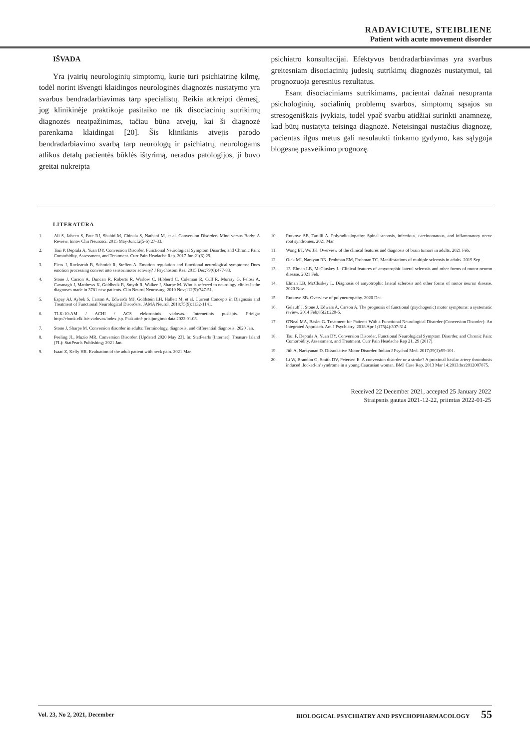RADAVICIUTE, STEIBLIENE
Patient with acute movement disorder
IŠVADA
Yra įvairių neurologinių simptomų, kurie turi psichiatrinę kilmę, todėl norint išvengti klaidingos neurologinės diagnozės nustatymo yra svarbus bendradarbiavimas tarp specialistų. Reikia atkreipti dėmesį, jog klinikinėje praktikoje pasitaiko ne tik disociacinių sutrikimų diagnozės neatpažinimas, tačiau būna atvejų, kai ši diagnozė parenkama klaidingai [20]. Šis klinikinis atvejis parodo bendradarbiavimo svarbą tarp neurologų ir psichiatrų, neurologams atlikus detalų pacientės būklės ištyrimą, neradus patologijos, ji buvo greitai nukreipta
psichiatro konsultacijai. Efektyvus bendradarbiavimas yra svarbus greitesniam disociacinių judesių sutrikimų diagnozės nustatymui, tai prognozuoja geresnius rezultatus.
Esant disociaciniams sutrikimams, pacientai dažnai nesupranta psichologinių, socialinių problemų svarbos, simptomų sąsajos su stresogeniškais įvykiais, todėl ypač svarbu atidžiai surinkti anamnezę, kad būtų nustatyta teisinga diagnozė. Neteisingai nustačius diagnozę, pacientas ilgus metus gali nesulaukti tinkamo gydymo, kas sąlygoja blogesnę pasveikimo prognozę.
LITERATŪRA
1. Ali S, Jabeen S, Pate RJ, Shahid M, Chinala S, Nathani M, et al. Conversion Disorder- Mind versus Body: A Review. Innov Clin Neurosci. 2015 May-Jun;12(5-6):27-33.
2. Tsui P, Deptula A, Yuan DY. Conversion Disorder, Functional Neurological Symptom Disorder, and Chronic Pain: Comorbidity, Assessment, and Treatment. Curr Pain Headache Rep. 2017 Jun;21(6):29.
3. Fiess J, Rockstroh B, Schmidt R, Steffen A. Emotion regulation and functional neurological symptoms: Does emotion processing convert into sensorimotor activity? J Psychosom Res. 2015 Dec;79(6):477-83.
4. Stone J, Carson A, Duncan R, Roberts R, Warlow C, Hibberd C, Coleman R, Cull R, Murray G, Pelosi A, Cavanagh J, Matthews K, Goldbeck R, Smyth R, Walker J, Sharpe M. Who is referred to neurology clinics?--the diagnoses made in 3781 new patients. Clin Neurol Neurosurg. 2010 Nov;112(9):747-51.
5. Espay AJ, Aybek S, Carson A, Edwards MJ, Goldstein LH, Hallett M, et al. Current Concepts in Diagnosis and Treatment of Functional Neurological Disorders. JAMA Neurol. 2018;75(9):1132-1141.
6. TLK-10-AM / ACHI / ACS elektroninis vadovas. Internetinis puslapis. Prieiga: http://ebook.vlk.lt/e.vadovas/index.jsp. Paskutinė prisijungimo data 2022.01.03.
7. Stone J, Sharpe M. Conversion disorder in adults: Terminology, diagnosis, and differential diagnosis. 2020 Jan.
8. Peeling JL, Muzio MR. Conversion Disorder. [Updated 2020 May 23]. In: StatPearls [Internet]. Treasure Island (FL): StatPearls Publishing; 2021 Jan.
9. Isaac Z, Kelly HR. Evaluation of the adult patient with neck pain. 2021 Mar.
10. Rutkove SB, Tarulli A. Polyradiculopathy: Spinal stenosis, infectious, carcinomatous, and inflammatory nerve root syndromes. 2021 Mar.
11. Wong ET, Wu JK. Overview of the clinical features and diagnosis of brain tumors in adults. 2021 Feb.
12. Olek MJ, Narayan RN, Frohman EM, Frohman TC. Manifestations of multiple sclerosis in adults. 2019 Sep.
13. 13. Elman LB, McCluskey L. Clinical features of amyotrophic lateral sclerosis and other forms of motor neuron disease. 2021 Feb.
14. Elman LB, McCluskey L. Diagnosis of amyotrophic lateral sclerosis and other forms of motor neuron disease. 2020 Nov.
15. Rutkove SB. Overview of polyneuropathy. 2020 Dec.
16. Gelauff J, Stone J, Edwars A, Carson A. The prognosis of functional (psychogenic) motor symptoms: a systematic review. 2014 Feb;85(2):220-6.
17. O'Neal MA, Baslet G. Treatment for Patients With a Functional Neurological Disorder (Conversion Disorder): An Integrated Approach. Am J Psychiatry. 2018 Apr 1;175(4):307-314.
18. Tsui P, Deptula A, Yuan DY. Conversion Disorder, Functional Neurological Symptom Disorder, and Chronic Pain: Comorbidity, Assessment, and Treatment. Curr Pain Headache Rep 21, 29 (2017).
19. Jith A, Narayanan D. Dissociative Motor Disorder. Indian J Psychol Med. 2017;39(1):99-101.
20. Li W, Brandon O, Smith DV, Petersen E. A conversion disorder or a stroke? A proximal basilar artery thrombosis induced ‚locked-in' syndrome in a young Caucasian woman. BMJ Case Rep. 2013 Mar 14;2013:bcr2012007875.
Received 22 December 2021, accepted 25 January 2022
Straipsnis gautas 2021-12-22, priimtas 2022-01-25
Vol. 23, No 2, 2021, December BIOLOGICAL PSYCHIATRY AND PSYCHOPHARMACOLOGY 55